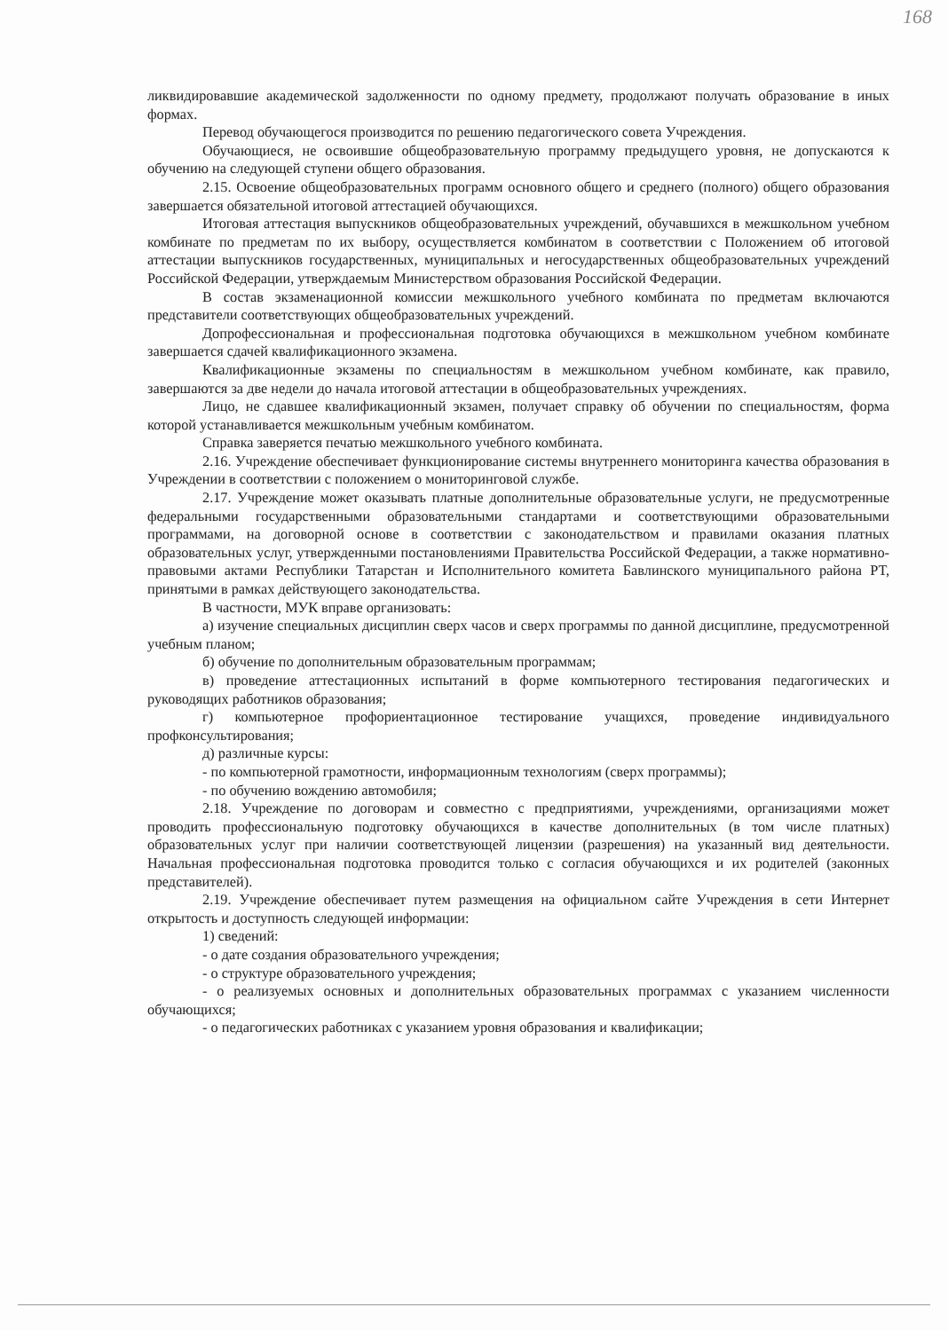168
ликвидировавшие академической задолженности по одному предмету, продолжают получать образование в иных формах.
Перевод обучающегося производится по решению педагогического совета Учреждения.
Обучающиеся, не освоившие общеобразовательную программу предыдущего уровня, не допускаются к обучению на следующей ступени общего образования.
2.15. Освоение общеобразовательных программ основного общего и среднего (полного) общего образования завершается обязательной итоговой аттестацией обучающихся.
Итоговая аттестация выпускников общеобразовательных учреждений, обучавшихся в межшкольном учебном комбинате по предметам по их выбору, осуществляется комбинатом в соответствии с Положением об итоговой аттестации выпускников государственных, муниципальных и негосударственных общеобразовательных учреждений Российской Федерации, утверждаемым Министерством образования Российской Федерации.
В состав экзаменационной комиссии межшкольного учебного комбината по предметам включаются представители соответствующих общеобразовательных учреждений.
Допрофессиональная и профессиональная подготовка обучающихся в межшкольном учебном комбинате завершается сдачей квалификационного экзамена.
Квалификационные экзамены по специальностям в межшкольном учебном комбинате, как правило, завершаются за две недели до начала итоговой аттестации в общеобразовательных учреждениях.
Лицо, не сдавшее квалификационный экзамен, получает справку об обучении по специальностям, форма которой устанавливается межшкольным учебным комбинатом.
Справка заверяется печатью межшкольного учебного комбината.
2.16. Учреждение обеспечивает функционирование системы внутреннего мониторинга качества образования в Учреждении в соответствии с положением о мониторинговой службе.
2.17. Учреждение может оказывать платные дополнительные образовательные услуги, не предусмотренные федеральными государственными образовательными стандартами и соответствующими образовательными программами, на договорной основе в соответствии с законодательством и правилами оказания платных образовательных услуг, утвержденными постановлениями Правительства Российской Федерации, а также нормативно-правовыми актами Республики Татарстан и Исполнительного комитета Бавлинского муниципального района РТ, принятыми в рамках действующего законодательства.
В частности, МУК вправе организовать:
а) изучение специальных дисциплин сверх часов и сверх программы по данной дисциплине, предусмотренной учебным планом;
б) обучение по дополнительным образовательным программам;
в) проведение аттестационных испытаний в форме компьютерного тестирования педагогических и руководящих работников образования;
г) компьютерное профориентационное тестирование учащихся, проведение индивидуального профконсультирования;
д) различные курсы:
- по компьютерной грамотности, информационным технологиям (сверх программы);
- по обучению вождению автомобиля;
2.18. Учреждение по договорам и совместно с предприятиями, учреждениями, организациями может проводить профессиональную подготовку обучающихся в качестве дополнительных (в том числе платных) образовательных услуг при наличии соответствующей лицензии (разрешения) на указанный вид деятельности. Начальная профессиональная подготовка проводится только с согласия обучающихся и их родителей (законных представителей).
2.19. Учреждение обеспечивает путем размещения на официальном сайте Учреждения в сети Интернет открытость и доступность следующей информации:
1) сведений:
- о дате создания образовательного учреждения;
- о структуре образовательного учреждения;
- о реализуемых основных и дополнительных образовательных программах с указанием численности обучающихся;
- о педагогических работниках с указанием уровня образования и квалификации;